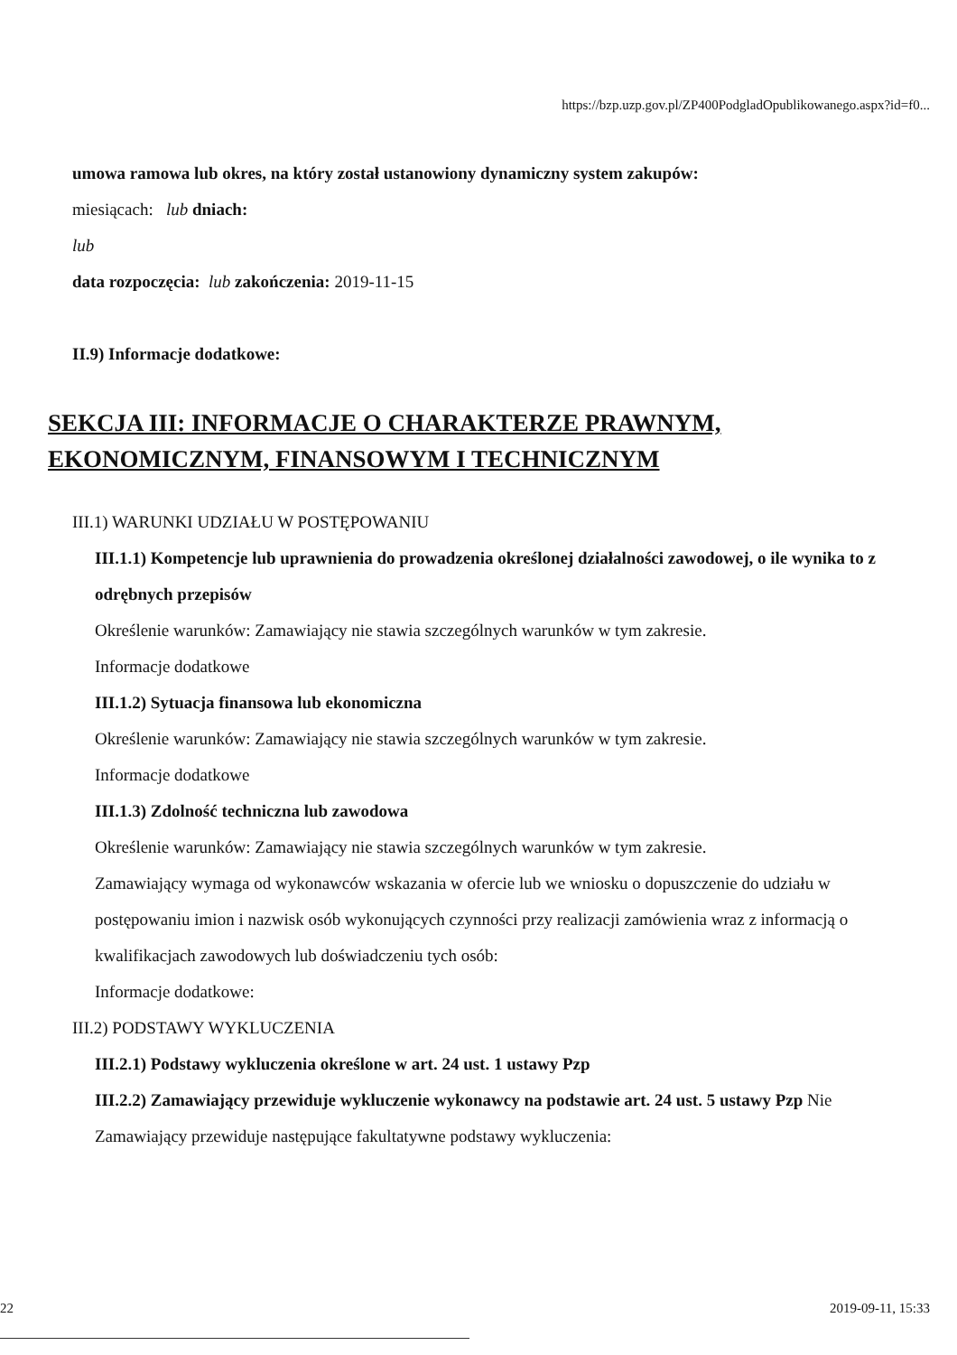https://bzp.uzp.gov.pl/ZP400PodgladOpublikowanego.aspx?id=f0...
umowa ramowa lub okres, na który został ustanowiony dynamiczny system zakupów:
miesiącach: lub dniach:
lub
data rozpoczęcia: lub zakończenia: 2019-11-15
II.9) Informacje dodatkowe:
SEKCJA III: INFORMACJE O CHARAKTERZE PRAWNYM, EKONOMICZNYM, FINANSOWYM I TECHNICZNYM
III.1) WARUNKI UDZIAŁU W POSTĘPOWANIU
III.1.1) Kompetencje lub uprawnienia do prowadzenia określonej działalności zawodowej, o ile wynika to z odrębnych przepisów
Określenie warunków: Zamawiający nie stawia szczególnych warunków w tym zakresie.
Informacje dodatkowe
III.1.2) Sytuacja finansowa lub ekonomiczna
Określenie warunków: Zamawiający nie stawia szczególnych warunków w tym zakresie.
Informacje dodatkowe
III.1.3) Zdolność techniczna lub zawodowa
Określenie warunków: Zamawiający nie stawia szczególnych warunków w tym zakresie.
Zamawiający wymaga od wykonawców wskazania w ofercie lub we wniosku o dopuszczenie do udziału w postępowaniu imion i nazwisk osób wykonujących czynności przy realizacji zamówienia wraz z informacją o kwalifikacjach zawodowych lub doświadczeniu tych osób:
Informacje dodatkowe:
III.2) PODSTAWY WYKLUCZENIA
III.2.1) Podstawy wykluczenia określone w art. 24 ust. 1 ustawy Pzp
III.2.2) Zamawiający przewiduje wykluczenie wykonawcy na podstawie art. 24 ust. 5 ustawy Pzp Nie Zamawiający przewiduje następujące fakultatywne podstawy wykluczenia:
22 2019-09-11, 15:33